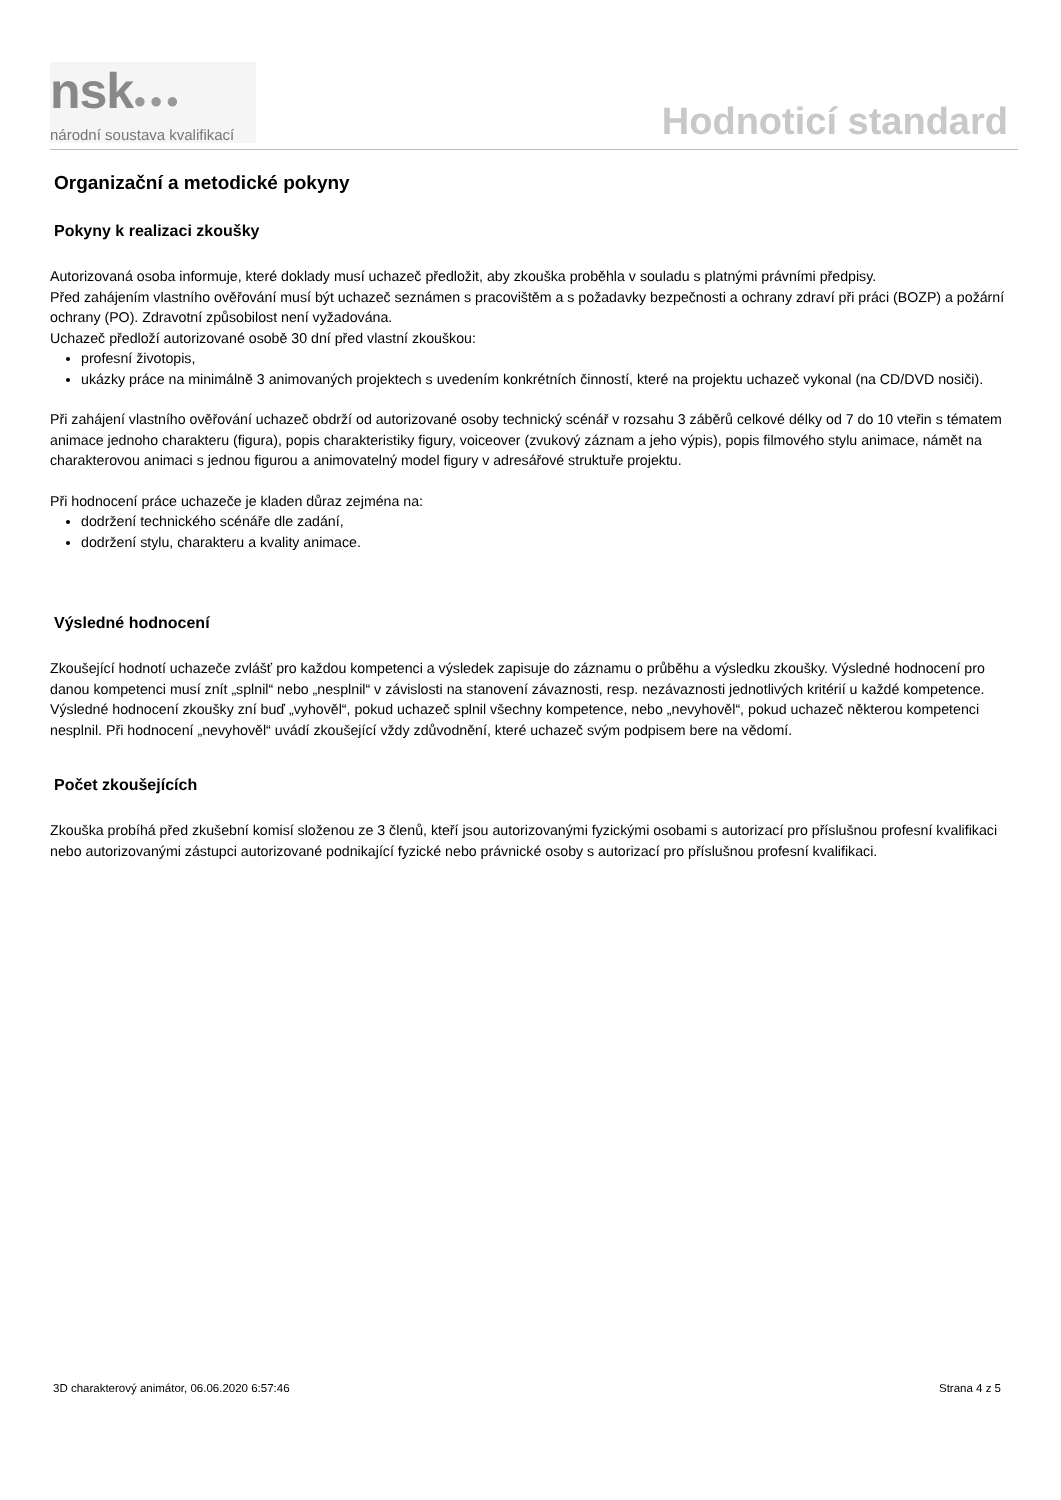nsk●●●
národní soustava kvalifikací
Hodnoticí standard
Organizační a metodické pokyny
Pokyny k realizaci zkoušky
Autorizovaná osoba informuje, které doklady musí uchazeč předložit, aby zkouška proběhla v souladu s platnými právními předpisy.
Před zahájením vlastního ověřování musí být uchazeč seznámen s pracovištěm a s požadavky bezpečnosti a ochrany zdraví při práci (BOZP) a požární ochrany (PO). Zdravotní způsobilost není vyžadována.
Uchazeč předloží autorizované osobě 30 dní před vlastní zkouškou:
profesní životopis,
ukázky práce na minimálně 3 animovaných projektech s uvedením konkrétních činností, které na projektu uchazeč vykonal (na CD/DVD nosiči).
Při zahájení vlastního ověřování uchazeč obdrží od autorizované osoby technický scénář v rozsahu 3 záběrů celkové délky od 7 do 10 vteřin s tématem animace jednoho charakteru (figura), popis charakteristiky figury, voiceover (zvukový záznam a jeho výpis), popis filmového stylu animace, námět na charakterovou animaci s jednou figurou a animovatelný model figury v adresářové struktuře projektu.
Při hodnocení práce uchazeče je kladen důraz zejména na:
dodržení technického scénáře dle zadání,
dodržení stylu, charakteru a kvality animace.
Výsledné hodnocení
Zkoušející hodnotí uchazeče zvlášť pro každou kompetenci a výsledek zapisuje do záznamu o průběhu a výsledku zkoušky. Výsledné hodnocení pro danou kompetenci musí znít „splnil“ nebo „nesplnil“ v závislosti na stanovení závaznosti, resp. nezávaznosti jednotlivých kritérií u každé kompetence. Výsledné hodnocení zkoušky zní buď „vyhověl“, pokud uchazeč splnil všechny kompetence, nebo „nevyhověl“, pokud uchazeč některou kompetenci nesplnil. Při hodnocení „nevyhověl“ uvádí zkoušející vždy zdůvodnění, které uchazeč svým podpisem bere na vědomí.
Počet zkoušejících
Zkouška probíhá před zkušební komisí složenou ze 3 členů, kteří jsou autorizovanými fyzickými osobami s autorizací pro příslušnou profesní kvalifikaci nebo autorizovanými zástupci autorizované podnikající fyzické nebo právnické osoby s autorizací pro příslušnou profesní kvalifikaci.
3D charakterový animátor, 06.06.2020 6:57:46 Strana 4 z 5